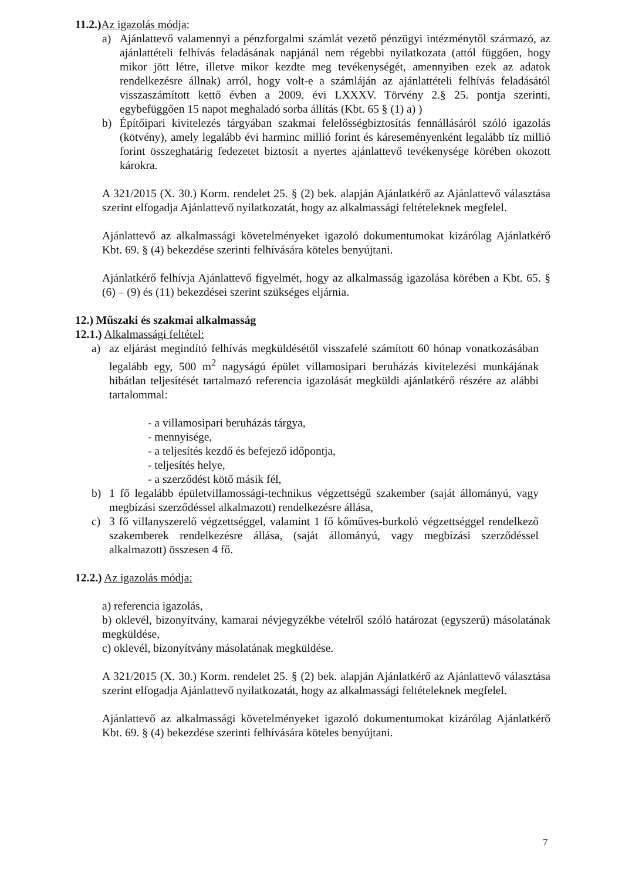11.2.) Az igazolás módja:
a) Ajánlattevő valamennyi a pénzforgalmi számlát vezető pénzügyi intézménytől származó, az ajánlattételi felhívás feladásának napjánál nem régebbi nyilatkozata (attól függően, hogy mikor jött létre, illetve mikor kezdte meg tevékenységét, amennyiben ezek az adatok rendelkezésre állnak) arról, hogy volt-e a számláján az ajánlattételi felhívás feladásától visszaszámított kettő évben a 2009. évi LXXXV. Törvény 2.§ 25. pontja szerinti, egybefüggően 15 napot meghaladó sorba állítás (Kbt. 65 § (1) a) )
b) Építőipari kivitelezés tárgyában szakmai felelősségbiztosítás fennállásáról szóló igazolás (kötvény), amely legalább évi harminc millió forint és káreseményenként legalább tíz millió forint összeghatárig fedezetet biztosít a nyertes ajánlattevő tevékenysége körében okozott károkra.
A 321/2015 (X. 30.) Korm. rendelet 25. § (2) bek. alapján Ajánlatkérő az Ajánlattevő választása szerint elfogadja Ajánlattevő nyilatkozatát, hogy az alkalmassági feltételeknek megfelel.
Ajánlattevő az alkalmassági követelményeket igazoló dokumentumokat kizárólag Ajánlatkérő Kbt. 69. § (4) bekezdése szerinti felhívására köteles benyújtani.
Ajánlatkérő felhívja Ajánlattevő figyelmét, hogy az alkalmasság igazolása körében a Kbt. 65. § (6) – (9) és (11) bekezdései szerint szükséges eljárnia.
12.) Műszaki és szakmai alkalmasság
12.1.) Alkalmassági feltétel:
a) az eljárást megindító felhívás megküldésétől visszafelé számított 60 hónap vonatkozásában legalább egy, 500 m<sup>2</sup> nagyságú épület villamosipari beruházás kivitelezési munkájának hibátlan teljesítését tartalmazó referencia igazolását megküldi ajánlatkérő részére az alábbi tartalommal:
- a villamosipari beruházás tárgya,
- mennyisége,
- a teljesítés kezdő és befejező időpontja,
- teljesítés helye,
- a szerződést kötő másik fél,
b) 1 fő legalább épületvillamossági-technikus végzettségű szakember (saját állományú, vagy megbízási szerződéssel alkalmazott) rendelkezésre állása,
c) 3 fő villanyszerelő végzettséggel, valamint 1 fő kőműves-burkoló végzettséggel rendelkező szakemberek rendelkezésre állása, (saját állományú, vagy megbízási szerződéssel alkalmazott) összesen 4 fő.
12.2.) Az igazolás módja:
a) referencia igazolás,
b) oklevél, bizonyítvány, kamarai névjegyzékbe vételről szóló határozat (egyszerű) másolatának megküldése,
c) oklevél, bizonyítvány másolatának megküldése.
A 321/2015 (X. 30.) Korm. rendelet 25. § (2) bek. alapján Ajánlatkérő az Ajánlattevő választása szerint elfogadja Ajánlattevő nyilatkozatát, hogy az alkalmassági feltételeknek megfelel.
Ajánlattevő az alkalmassági követelményeket igazoló dokumentumokat kizárólag Ajánlatkérő Kbt. 69. § (4) bekezdése szerinti felhívására köteles benyújtani.
7